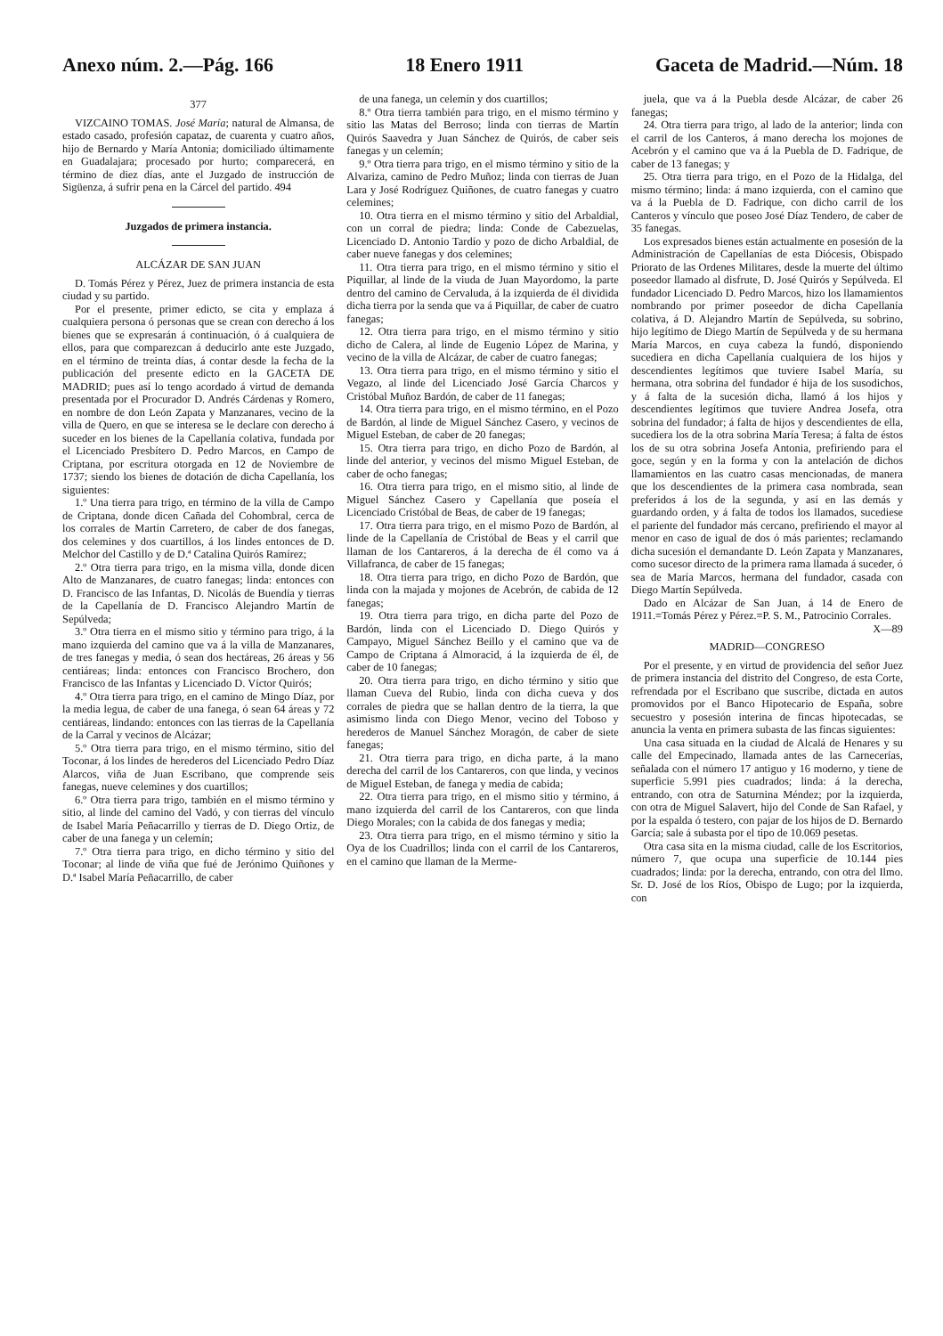Anexo núm. 2.—Pág. 166 18 Enero 1911 Gaceta de Madrid.—Núm. 18
377
VIZCAINO TOMAS. José María; natural de Almansa, de estado casado, profesión capataz, de cuarenta y cuatro años, hijo de Bernardo y María Antonia; domiciliado últimamente en Guadalajara; procesado por hurto; comparecerá, en término de diez días, ante el Juzgado de instrucción de Sigüenza, á sufrir pena en la Cárcel del partido. 494
Juzgados de primera instancia.
ALCÁZAR DE SAN JUAN
D. Tomás Pérez y Pérez, Juez de primera instancia de esta ciudad y su partido.
Por el presente, primer edicto, se cita y emplaza á cualquiera persona ó personas que se crean con derecho á los bienes que se expresarán á continuación, ó á cualquiera de ellos, para que comparezcan á deducirlo ante este Juzgado, en el término de treinta días, á contar desde la fecha de la publicación del presente edicto en la GACETA DE MADRID; pues así lo tengo acordado á virtud de demanda presentada por el Procurador D. Andrés Cárdenas y Romero, en nombre de don León Zapata y Manzanares, vecino de la villa de Quero, en que se interesa se le declare con derecho á suceder en los bienes de la Capellanía colativa, fundada por el Licenciado Presbítero D. Pedro Marcos, en Campo de Criptana, por escritura otorgada en 12 de Noviembre de 1737; siendo los bienes de dotación de dicha Capellanía, los siguientes:
1.º Una tierra para trigo, en término de la villa de Campo de Criptana, donde dicen Cañada del Cohombral, cerca de los corrales de Martín Carretero, de caber de dos fanegas, dos celemines y dos cuartillos, á los lindes entonces de D. Melchor del Castillo y de D.ª Catalina Quirós Ramírez;
2.º Otra tierra para trigo, en la misma villa, donde dicen Alto de Manzanares, de cuatro fanegas; linda: entonces con D. Francisco de las Infantas, D. Nicolás de Buendía y tierras de la Capellanía de D. Francisco Alejandro Martín de Sepúlveda;
3.º Otra tierra en el mismo sitio y término para trigo, á la mano izquierda del camino que va á la villa de Manzanares, de tres fanegas y media, ó sean dos hectáreas, 26 áreas y 56 centiáreas; linda: entonces con Francisco Brochero, don Francisco de las Infantas y Licenciado D. Víctor Quirós;
4.º Otra tierra para trigo, en el camino de Mingo Díaz, por la media legua, de caber de una fanega, ó sean 64 áreas y 72 centiáreas, lindando: entonces con las tierras de la Capellanía de la Carral y vecinos de Alcázar;
5.º Otra tierra para trigo, en el mismo término, sitio del Toconar, á los lindes de herederos del Licenciado Pedro Díaz Alarcos, viña de Juan Escribano, que comprende seis fanegas, nueve celemines y dos cuartillos;
6.º Otra tierra para trigo, también en el mismo término y sitio, al linde del camino del Vadó, y con tierras del vínculo de Isabel María Peñacarrillo y tierras de D. Diego Ortiz, de caber de una fanega y un celemín;
7.º Otra tierra para trigo, en dicho término y sitio del Toconar; al linde de viña que fué de Jerónimo Quiñones y D.ª Isabel María Peñacarrillo, de caber
de una fanega, un celemín y dos cuartillos;
8.º Otra tierra también para trigo, en el mismo término y sitio las Matas del Berroso; linda con tierras de Martín Quirós Saavedra y Juan Sánchez de Quirós, de caber seis fanegas y un celemín;
9.º Otra tierra para trigo, en el mismo término y sitio de la Alvariza, camino de Pedro Muñoz; linda con tierras de Juan Lara y José Rodríguez Quiñones, de cuatro fanegas y cuatro celemines;
10. Otra tierra en el mismo término y sitio del Arbaldial, con un corral de piedra; linda: Conde de Cabezuelas, Licenciado D. Antonio Tardío y pozo de dicho Arbaldial, de caber nueve fanegas y dos celemines;
11. Otra tierra para trigo, en el mismo término y sitio el Piquillar, al linde de la viuda de Juan Mayordomo, la parte dentro del camino de Cervaluda, á la izquierda de él dividida dicha tierra por la senda que va á Piquillar, de caber de cuatro fanegas;
12. Otra tierra para trigo, en el mismo término y sitio dicho de Calera, al linde de Eugenio López de Marina, y vecino de la villa de Alcázar, de caber de cuatro fanegas;
13. Otra tierra para trigo, en el mismo término y sitio el Vegazo, al linde del Licenciado José García Charcos y Cristóbal Muñoz Bardón, de caber de 11 fanegas;
14. Otra tierra para trigo, en el mismo término, en el Pozo de Bardón, al linde de Miguel Sánchez Casero, y vecinos de Miguel Esteban, de caber de 20 fanegas;
15. Otra tierra para trigo, en dicho Pozo de Bardón, al linde del anterior, y vecinos del mismo Miguel Esteban, de caber de ocho fanegas;
16. Otra tierra para trigo, en el mismo sitio, al linde de Miguel Sánchez Casero y Capellanía que poseía el Licenciado Cristóbal de Beas, de caber de 19 fanegas;
17. Otra tierra para trigo, en el mismo Pozo de Bardón, al linde de la Capellanía de Cristóbal de Beas y el carril que llaman de los Cantareros, á la derecha de él como va á Villafranca, de caber de 15 fanegas;
18. Otra tierra para trigo, en dicho Pozo de Bardón, que linda con la majada y mojones de Acebrón, de cabida de 12 fanegas;
19. Otra tierra para trigo, en dicha parte del Pozo de Bardón, linda con el Licenciado D. Diego Quirós y Campayo, Miguel Sánchez Beillo y el camino que va de Campo de Criptana á Almoracid, á la izquierda de él, de caber de 10 fanegas;
20. Otra tierra para trigo, en dicho término y sitio que llaman Cueva del Rubio, linda con dicha cueva y dos corrales de piedra que se hallan dentro de la tierra, la que asimismo linda con Diego Menor, vecino del Toboso y herederos de Manuel Sánchez Moragón, de caber de siete fanegas;
21. Otra tierra para trigo, en dicha parte, á la mano derecha del carril de los Cantareros, con que linda, y vecinos de Miguel Esteban, de fanega y media de cabida;
22. Otra tierra para trigo, en el mismo sitio y término, á mano izquierda del carril de los Cantareros, con que linda Diego Morales; con la cabida de dos fanegas y media;
23. Otra tierra para trigo, en el mismo término y sitio la Oya de los Cuadrillos; linda con el carril de los Cantareros, en el camino que llaman de la Merme-
juela, que va á la Puebla desde Alcázar, de caber 26 fanegas;
24. Otra tierra para trigo, al lado de la anterior; linda con el carril de los Canteros, á mano derecha los mojones de Acebrón y el camino que va á la Puebla de D. Fadrique, de caber de 13 fanegas; y
25. Otra tierra para trigo, en el Pozo de la Hidalga, del mismo término; linda: á mano izquierda, con el camino que va á la Puebla de D. Fadrique, con dicho carril de los Canteros y vínculo que poseo José Díaz Tendero, de caber de 35 fanegas.
Los expresados bienes están actualmente en posesión de la Administración de Capellanías de esta Diócesis, Obispado Priorato de las Ordenes Militares, desde la muerte del último poseedor llamado al disfrute, D. José Quirós y Sepúlveda. El fundador Licenciado D. Pedro Marcos, hizo los llamamientos nombrando por primer poseedor de dicha Capellanía colativa, á D. Alejandro Martín de Sepúlveda, su sobrino, hijo legítimo de Diego Martín de Sepúlveda y de su hermana María Marcos, en cuya cabeza la fundó, disponiendo sucediera en dicha Capellanía cualquiera de los hijos y descendientes legítimos que tuviere Isabel María, su hermana, otra sobrina del fundador é hija de los susodichos, y á falta de la sucesión dicha, llamó á los hijos y descendientes legítimos que tuviere Andrea Josefa, otra sobrina del fundador; á falta de hijos y descendientes de ella, sucediera los de la otra sobrina María Teresa; á falta de éstos los de su otra sobrina Josefa Antonia, prefiriendo para el goce, según y en la forma y con la antelación de dichos llamamientos en las cuatro casas mencionadas, de manera que los descendientes de la primera casa nombrada, sean preferidos á los de la segunda, y así en las demás y guardando orden, y á falta de todos los llamados, sucediese el pariente del fundador más cercano, prefiriendo el mayor al menor en caso de igual de dos ó más parientes; reclamando dicha sucesión el demandante D. León Zapata y Manzanares, como sucesor directo de la primera rama llamada á suceder, ó sea de María Marcos, hermana del fundador, casada con Diego Martín Sepúlveda.
Dado en Alcázar de San Juan, á 14 de Enero de 1911.=Tomás Pérez y Pérez.=P. S. M., Patrocinio Corrales.
X—89
MADRID—CONGRESO
Por el presente, y en virtud de providencia del señor Juez de primera instancia del distrito del Congreso, de esta Corte, refrendada por el Escribano que suscribe, dictada en autos promovidos por el Banco Hipotecario de España, sobre secuestro y posesión interina de fincas hipotecadas, se anuncia la venta en primera subasta de las fincas siguientes:
Una casa situada en la ciudad de Alcalá de Henares y su calle del Empecinado, llamada antes de las Carnecerías, señalada con el número 17 antiguo y 16 moderno, y tiene de superficie 5.991 pies cuadrados; linda: á la derecha, entrando, con otra de Saturnina Méndez; por la izquierda, con otra de Miguel Salavert, hijo del Conde de San Rafael, y por la espalda ó testero, con pajar de los hijos de D. Bernardo García; sale á subasta por el tipo de 10.069 pesetas.
Otra casa sita en la misma ciudad, calle de los Escritorios, número 7, que ocupa una superficie de 10.144 pies cuadrados; linda: por la derecha, entrando, con otra del Ilmo. Sr. D. José de los Ríos, Obispo de Lugo; por la izquierda, con